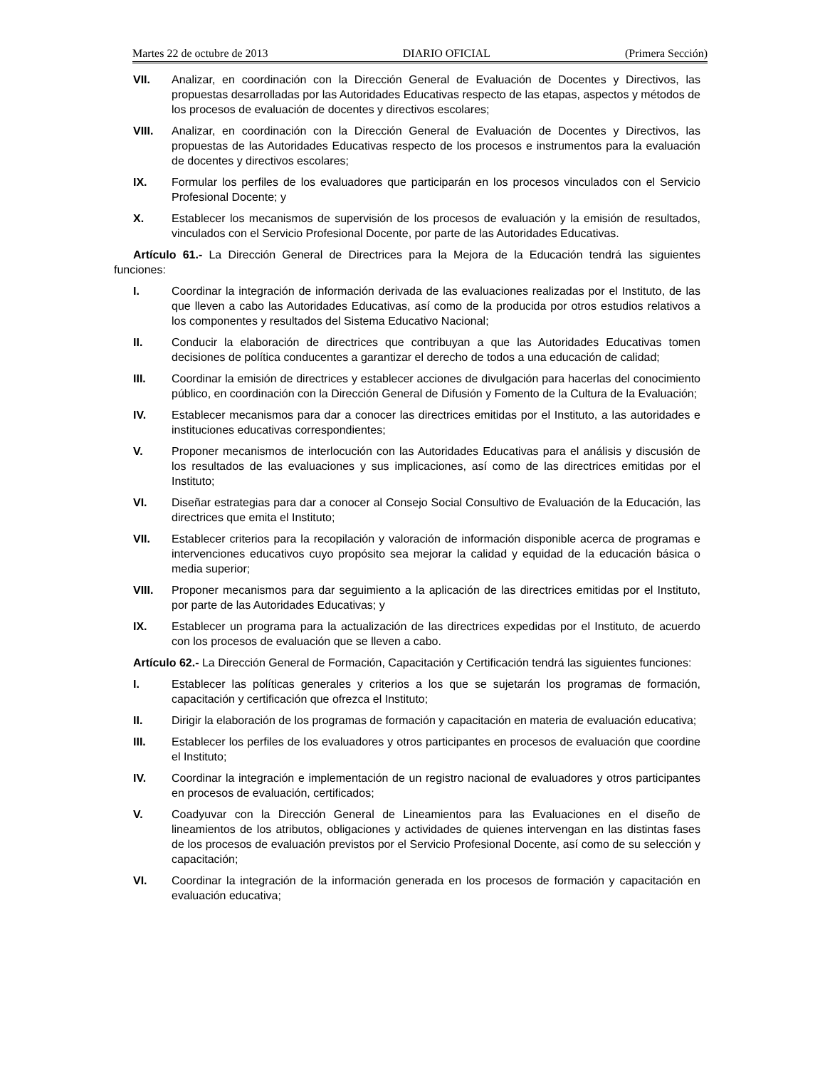Martes 22 de octubre de 2013 DIARIO OFICIAL (Primera Sección)
VII. Analizar, en coordinación con la Dirección General de Evaluación de Docentes y Directivos, las propuestas desarrolladas por las Autoridades Educativas respecto de las etapas, aspectos y métodos de los procesos de evaluación de docentes y directivos escolares;
VIII. Analizar, en coordinación con la Dirección General de Evaluación de Docentes y Directivos, las propuestas de las Autoridades Educativas respecto de los procesos e instrumentos para la evaluación de docentes y directivos escolares;
IX. Formular los perfiles de los evaluadores que participarán en los procesos vinculados con el Servicio Profesional Docente; y
X. Establecer los mecanismos de supervisión de los procesos de evaluación y la emisión de resultados, vinculados con el Servicio Profesional Docente, por parte de las Autoridades Educativas.
Artículo 61.- La Dirección General de Directrices para la Mejora de la Educación tendrá las siguientes funciones:
I. Coordinar la integración de información derivada de las evaluaciones realizadas por el Instituto, de las que lleven a cabo las Autoridades Educativas, así como de la producida por otros estudios relativos a los componentes y resultados del Sistema Educativo Nacional;
II. Conducir la elaboración de directrices que contribuyan a que las Autoridades Educativas tomen decisiones de política conducentes a garantizar el derecho de todos a una educación de calidad;
III. Coordinar la emisión de directrices y establecer acciones de divulgación para hacerlas del conocimiento público, en coordinación con la Dirección General de Difusión y Fomento de la Cultura de la Evaluación;
IV. Establecer mecanismos para dar a conocer las directrices emitidas por el Instituto, a las autoridades e instituciones educativas correspondientes;
V. Proponer mecanismos de interlocución con las Autoridades Educativas para el análisis y discusión de los resultados de las evaluaciones y sus implicaciones, así como de las directrices emitidas por el Instituto;
VI. Diseñar estrategias para dar a conocer al Consejo Social Consultivo de Evaluación de la Educación, las directrices que emita el Instituto;
VII. Establecer criterios para la recopilación y valoración de información disponible acerca de programas e intervenciones educativos cuyo propósito sea mejorar la calidad y equidad de la educación básica o media superior;
VIII. Proponer mecanismos para dar seguimiento a la aplicación de las directrices emitidas por el Instituto, por parte de las Autoridades Educativas; y
IX. Establecer un programa para la actualización de las directrices expedidas por el Instituto, de acuerdo con los procesos de evaluación que se lleven a cabo.
Artículo 62.- La Dirección General de Formación, Capacitación y Certificación tendrá las siguientes funciones:
I. Establecer las políticas generales y criterios a los que se sujetarán los programas de formación, capacitación y certificación que ofrezca el Instituto;
II. Dirigir la elaboración de los programas de formación y capacitación en materia de evaluación educativa;
III. Establecer los perfiles de los evaluadores y otros participantes en procesos de evaluación que coordine el Instituto;
IV. Coordinar la integración e implementación de un registro nacional de evaluadores y otros participantes en procesos de evaluación, certificados;
V. Coadyuvar con la Dirección General de Lineamientos para las Evaluaciones en el diseño de lineamientos de los atributos, obligaciones y actividades de quienes intervengan en las distintas fases de los procesos de evaluación previstos por el Servicio Profesional Docente, así como de su selección y capacitación;
VI. Coordinar la integración de la información generada en los procesos de formación y capacitación en evaluación educativa;